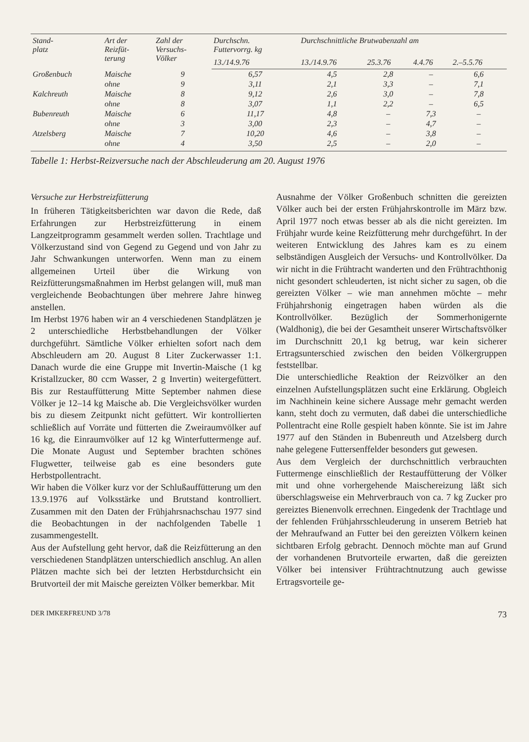| Stand- platz | Art der Reizfüt- terung | Zahl der Versuchs- Völker | Durchschn. Futtervorrg. kg | Durchschnittliche Brutwabenzahl am | | | |
| --- | --- | --- | --- | --- | --- | --- | --- |
| | | | 13./14.9.76 | 13./14.9.76 | 25.3.76 | 4.4.76 | 2.–5.5.76 |
| Großenbuch | Maische | 9 | 6,57 | 4,5 | 2,8 | – | 6,6 |
| | ohne | 9 | 3,11 | 2,1 | 3,3 | – | 7,1 |
| Kalchreuth | Maische | 8 | 9,12 | 2,6 | 3,0 | – | 7,8 |
| | ohne | 8 | 3,07 | 1,1 | 2,2 | – | 6,5 |
| Bubenreuth | Maische | 6 | 11,17 | 4,8 | – | 7,3 | – |
| | ohne | 3 | 3,00 | 2,3 | – | 4,7 | – |
| Atzelsberg | Maische | 7 | 10,20 | 4,6 | – | 3,8 | – |
| | ohne | 4 | 3,50 | 2,5 | – | 2,0 | – |
Tabelle 1: Herbst-Reizversuche nach der Abschleuderung am 20. August 1976
Versuche zur Herbstreizfütterung
In früheren Tätigkeitsberichten war davon die Rede, daß Erfahrungen zur Herbstreizfütterung in einem Langzeitprogramm gesammelt werden sollen. Trachtlage und Völkerzustand sind von Gegend zu Gegend und von Jahr zu Jahr Schwankungen unterworfen. Wenn man zu einem allgemeinen Urteil über die Wirkung von Reizfütterungsmaßnahmen im Herbst gelangen will, muß man vergleichende Beobachtungen über mehrere Jahre hinweg anstellen.
Im Herbst 1976 haben wir an 4 verschiedenen Standplätzen je 2 unterschiedliche Herbstbehandlungen der Völker durchgeführt. Sämtliche Völker erhielten sofort nach dem Abschleudern am 20. August 8 Liter Zuckerwasser 1:1. Danach wurde die eine Gruppe mit Invertin-Maische (1 kg Kristallzucker, 80 ccm Wasser, 2 g Invertin) weitergefüttert. Bis zur Restauffütterung Mitte September nahmen diese Völker je 12–14 kg Maische ab. Die Vergleichsvölker wurden bis zu diesem Zeitpunkt nicht gefüttert. Wir kontrollierten schließlich auf Vorräte und fütterten die Zweiraumvölker auf 16 kg, die Einraumvölker auf 12 kg Winterfuttermenge auf. Die Monate August und September brachten schönes Flugwetter, teilweise gab es eine besonders gute Herbstpollentracht.
Wir haben die Völker kurz vor der Schlußauffütterung um den 13.9.1976 auf Volksstärke und Brutstand kontrolliert. Zusammen mit den Daten der Frühjahrsnachschau 1977 sind die Beobachtungen in der nachfolgenden Tabelle 1 zusammengestellt.
Aus der Aufstellung geht hervor, daß die Reizfütterung an den verschiedenen Standplätzen unterschiedlich anschlug. An allen Plätzen machte sich bei der letzten Herbstdurchsicht ein Brutvorteil der mit Maische gereizten Völker bemerkbar. Mit
Ausnahme der Völker Großenbuch schnitten die gereizten Völker auch bei der ersten Frühjahrskontrolle im März bzw. April 1977 noch etwas besser ab als die nicht gereizten. Im Frühjahr wurde keine Reizfütterung mehr durchgeführt. In der weiteren Entwicklung des Jahres kam es zu einem selbständigen Ausgleich der Versuchs- und Kontrollvölker. Da wir nicht in die Frühtracht wanderten und den Frühtrachthonig nicht gesondert schleuderten, ist nicht sicher zu sagen, ob die gereizten Völker – wie man annehmen möchte – mehr Frühjahrshonig eingetragen haben würden als die Kontrollvölker. Bezüglich der Sommerhonigernte (Waldhonig), die bei der Gesamtheit unserer Wirtschaftsvölker im Durchschnitt 20,1 kg betrug, war kein sicherer Ertragsunterschied zwischen den beiden Völkergruppen feststellbar.
Die unterschiedliche Reaktion der Reizvölker an den einzelnen Aufstellungsplätzen sucht eine Erklärung. Obgleich im Nachhinein keine sichere Aussage mehr gemacht werden kann, steht doch zu vermuten, daß dabei die unterschiedliche Pollentracht eine Rolle gespielt haben könnte. Sie ist im Jahre 1977 auf den Ständen in Bubenreuth und Atzelsberg durch nahe gelegene Futtersenffelder besonders gut gewesen.
Aus dem Vergleich der durchschnittlich verbrauchten Futtermenge einschließlich der Restauffütterung der Völker mit und ohne vorhergehende Maischereizung läßt sich überschlagsweise ein Mehrverbrauch von ca. 7 kg Zucker pro gereiztes Bienenvolk errechnen. Eingedenk der Trachtlage und der fehlenden Frühjahrsschleuderung in unserem Betrieb hat der Mehraufwand an Futter bei den gereizten Völkern keinen sichtbaren Erfolg gebracht. Dennoch möchte man auf Grund der vorhandenen Brutvorteile erwarten, daß die gereizten Völker bei intensiver Frühtrachtnutzung auch gewisse Ertragsvorteile ge-
DER IMKERFREUND 3/78 73